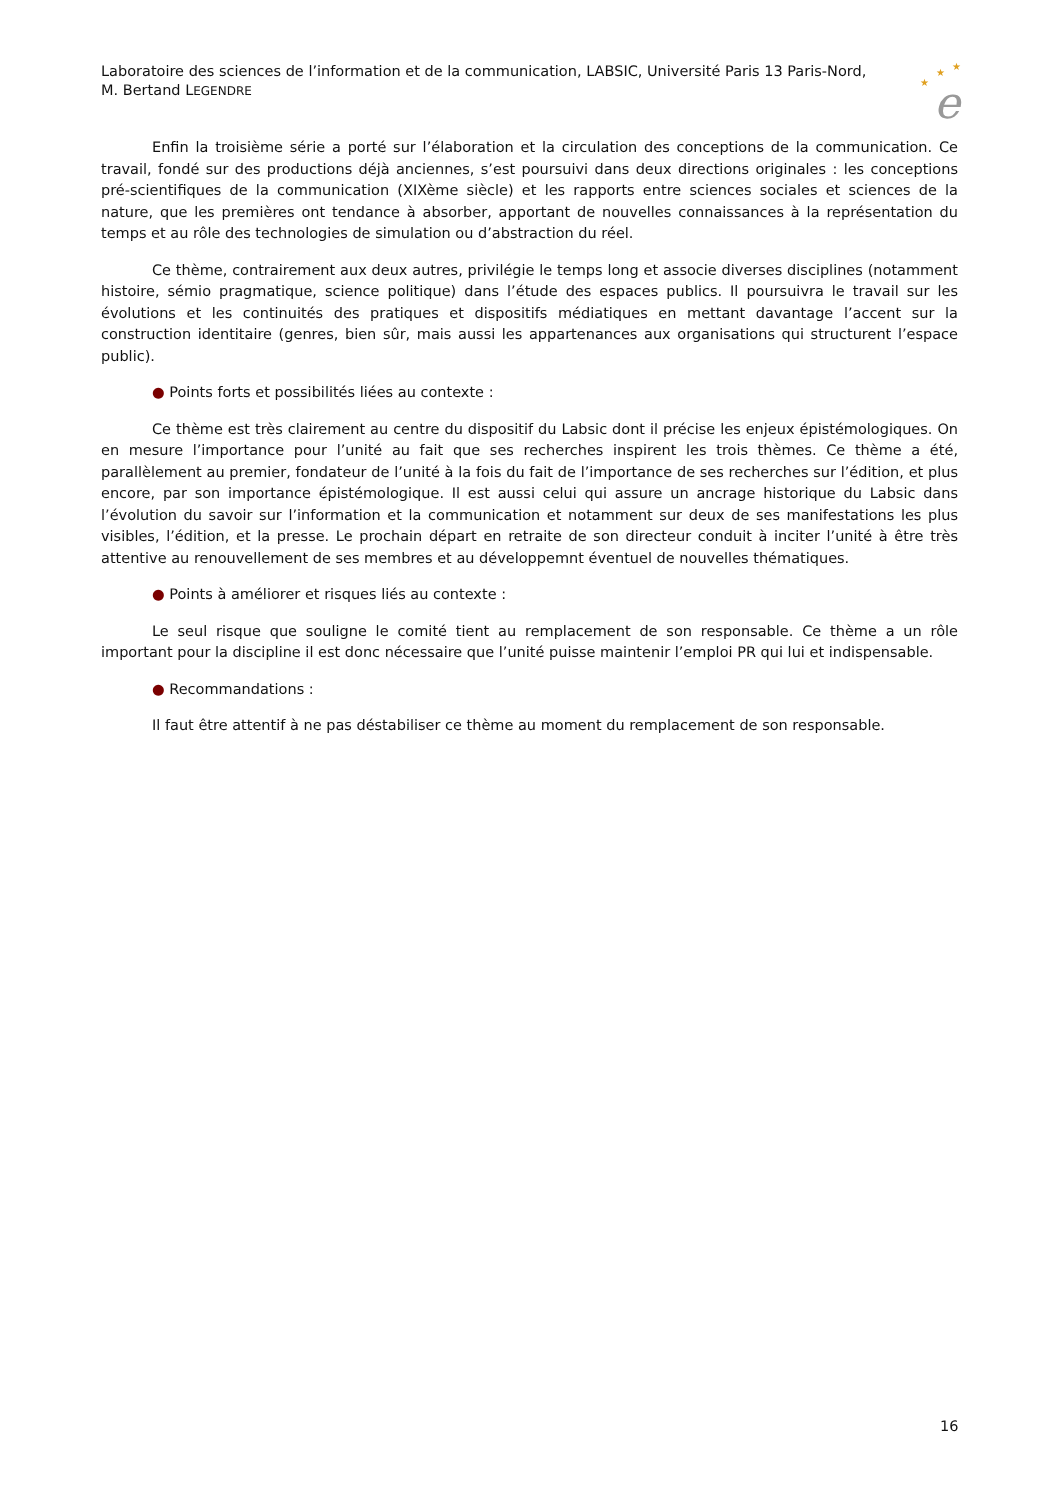Laboratoire des sciences de l’information et de la communication, LABSIC, Université Paris 13 Paris-Nord, M. Bertand LEGENDRE
★
★
★
e
Enfin la troisième série a porté sur l’élaboration et la circulation des conceptions de la communication. Ce travail, fondé sur des productions déjà anciennes, s’est poursuivi dans deux directions originales : les conceptions pré-scientifiques de la communication (XIXème siècle) et les rapports entre sciences sociales et sciences de la nature, que les premières ont tendance à absorber, apportant de nouvelles connaissances à la représentation du temps et au rôle des technologies de simulation ou d’abstraction du réel.
Ce thème, contrairement aux deux autres, privilégie le temps long et associe diverses disciplines (notamment histoire, sémio pragmatique, science politique) dans l’étude des espaces publics. Il poursuivra le travail sur les évolutions et les continuités des pratiques et dispositifs médiatiques en mettant davantage l’accent sur la construction identitaire (genres, bien sûr, mais aussi les appartenances aux organisations qui structurent l’espace public).
● Points forts et possibilités liées au contexte :
Ce thème est très clairement au centre du dispositif du Labsic dont il précise les enjeux épistémologiques. On en mesure l’importance pour l’unité au fait que ses recherches inspirent les trois thèmes. Ce thème a été, parallèlement au premier, fondateur de l’unité à la fois du fait de l’importance de ses recherches sur l’édition, et plus encore, par son importance épistémologique. Il est aussi celui qui assure un ancrage historique du Labsic dans l’évolution du savoir sur l’information et la communication et notamment sur deux de ses manifestations les plus visibles, l’édition, et la presse. Le prochain départ en retraite de son directeur conduit à inciter l’unité à être très attentive au renouvellement de ses membres et au développemnt éventuel de nouvelles thématiques.
● Points à améliorer et risques liés au contexte :
Le seul risque que souligne le comité tient au remplacement de son responsable. Ce thème a un rôle important pour la discipline il est donc nécessaire que l’unité puisse maintenir l’emploi PR qui lui et indispensable.
● Recommandations :
Il faut être attentif à ne pas déstabiliser ce thème au moment du remplacement de son responsable.
16